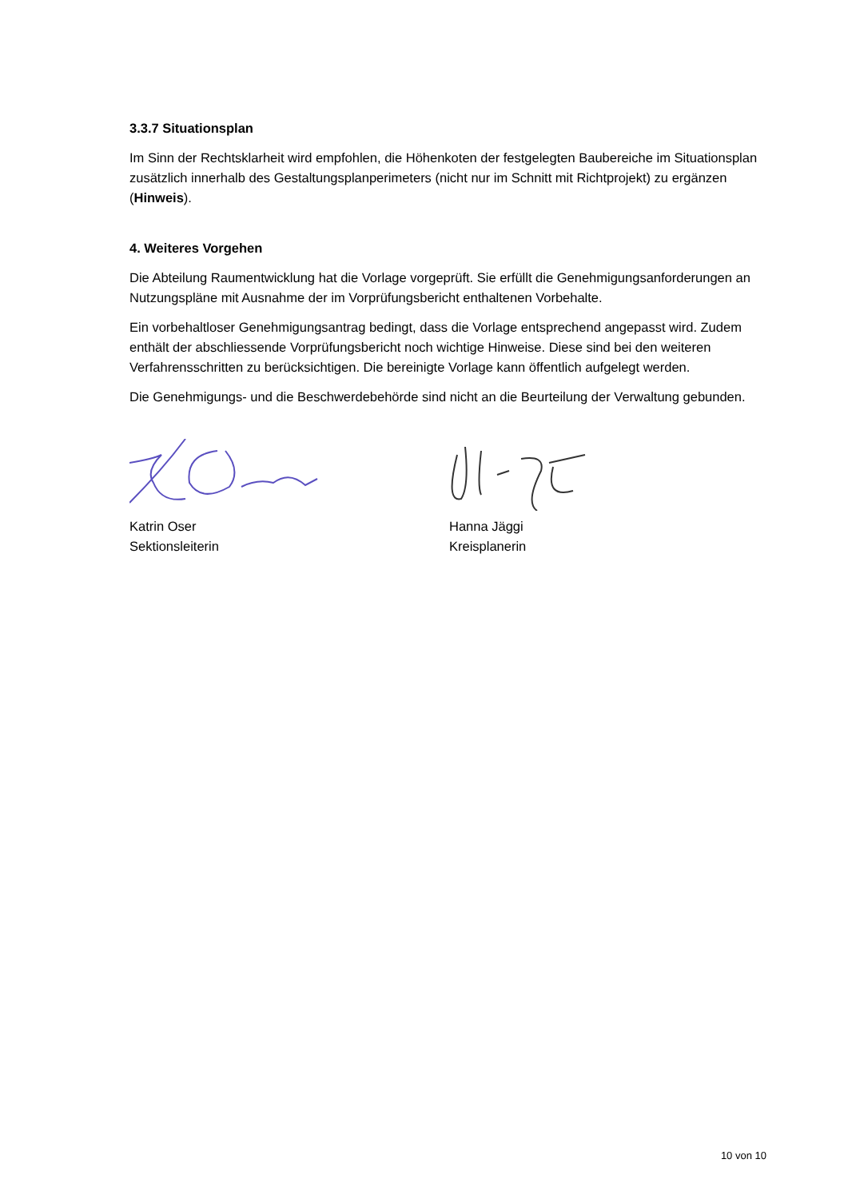3.3.7 Situationsplan
Im Sinn der Rechtsklarheit wird empfohlen, die Höhenkoten der festgelegten Baubereiche im Situationsplan zusätzlich innerhalb des Gestaltungsplanperimeters (nicht nur im Schnitt mit Richtprojekt) zu ergänzen (Hinweis).
4. Weiteres Vorgehen
Die Abteilung Raumentwicklung hat die Vorlage vorgeprüft. Sie erfüllt die Genehmigungsanforderungen an Nutzungspläne mit Ausnahme der im Vorprüfungsbericht enthaltenen Vorbehalte.
Ein vorbehaltloser Genehmigungsantrag bedingt, dass die Vorlage entsprechend angepasst wird. Zudem enthält der abschliessende Vorprüfungsbericht noch wichtige Hinweise. Diese sind bei den weiteren Verfahrensschritten zu berücksichtigen. Die bereinigte Vorlage kann öffentlich aufgelegt werden.
Die Genehmigungs- und die Beschwerdebehörde sind nicht an die Beurteilung der Verwaltung gebunden.
Katrin Oser
Sektionsleiterin
Hanna Jäggi
Kreisplanerin
10 von 10